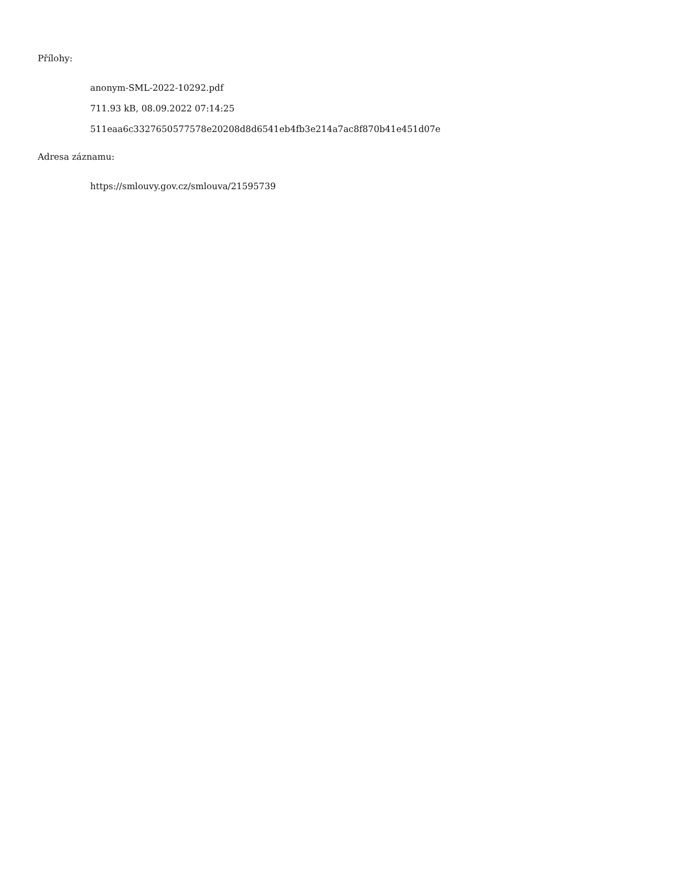Přílohy:
anonym-SML-2022-10292.pdf
711.93 kB, 08.09.2022 07:14:25
511eaa6c3327650577578e20208d8d6541eb4fb3e214a7ac8f870b41e451d07e
Adresa záznamu:
https://smlouvy.gov.cz/smlouva/21595739